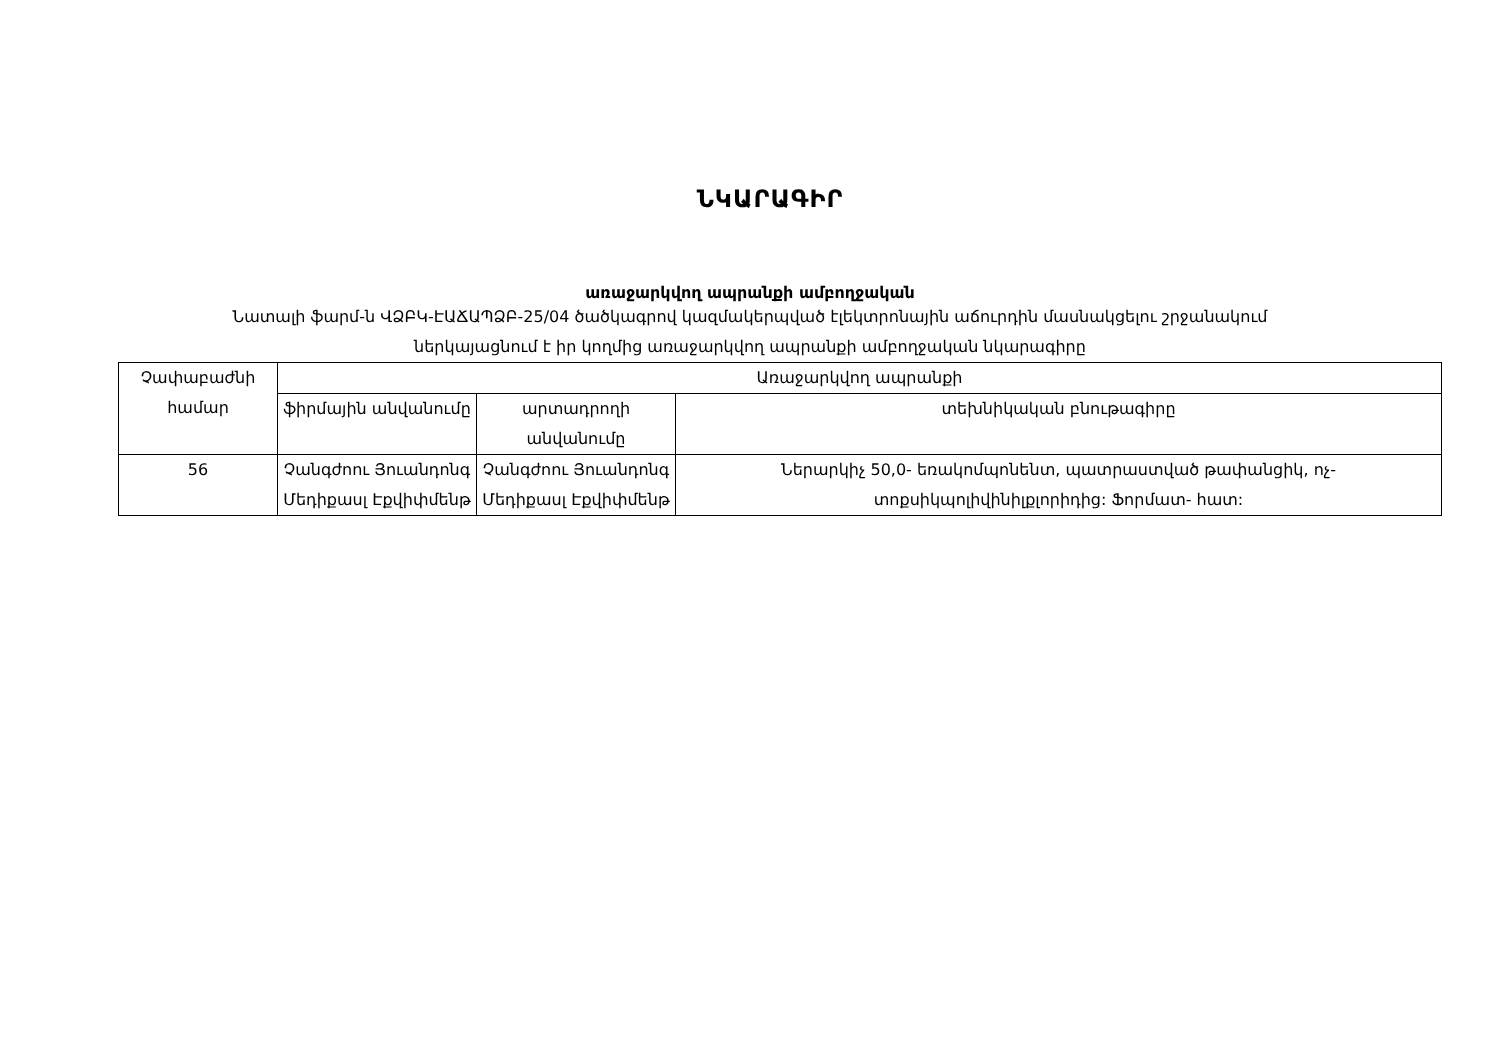ՆԿԱՐԱԳԻՐ
առաջարկվող ապրանքի ամբողջական
Նատալի ֆարմ-ն ՎՁԲԿ-ԷԱՃԱՊՁԲ-25/04 ծածկագրով կազմակերպված էլեկտրոնային աճուրդին մասնակցելու շրջանակում
ներկայացնում է իր կողմից առաջարկվող ապրանքի ամբողջական նկարագիրը
| Չափաբաժնի համար | Առաջարկվող ապրանքի | | |
| --- | --- | --- | --- |
| | ֆիրմային անվանումը | արտադրողի անվանումը | տեխնիկական բնութագիրը |
| 56 | Չանգժոու Յուանդոնգ Մեդիքասլ Էքվիփմենթ | Չանգժոու Յուանդոնգ Մեդիքասլ Էքվիփմենթ | Ներարկիչ 50,0- եռակոմպոնենտ, պատրաստված թափանցիկ, ոչ-տոքսիկպոլիվինիլքլորիդից: Ֆորմատ- հատ: |